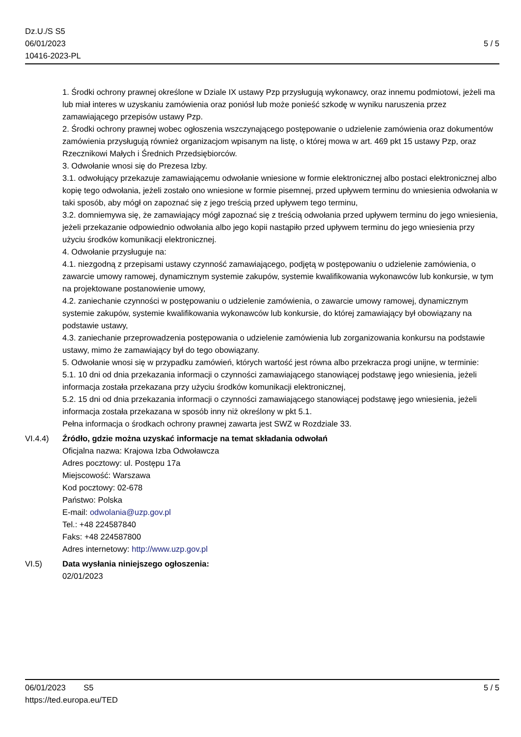Dz.U./S S5
06/01/2023
10416-2023-PL
5 / 5
1. Środki ochrony prawnej określone w Dziale IX ustawy Pzp przysługują wykonawcy, oraz innemu podmiotowi, jeżeli ma lub miał interes w uzyskaniu zamówienia oraz poniósł lub może ponieść szkodę w wyniku naruszenia przez zamawiającego przepisów ustawy Pzp.
2. Środki ochrony prawnej wobec ogłoszenia wszczynającego postępowanie o udzielenie zamówienia oraz dokumentów zamówienia przysługują również organizacjom wpisanym na listę, o której mowa w art. 469 pkt 15 ustawy Pzp, oraz Rzecznikowi Małych i Średnich Przedsiębiorców.
3. Odwołanie wnosi się do Prezesa Izby.
3.1. odwołujący przekazuje zamawiającemu odwołanie wniesione w formie elektronicznej albo postaci elektronicznej albo kopię tego odwołania, jeżeli zostało ono wniesione w formie pisemnej, przed upływem terminu do wniesienia odwołania w taki sposób, aby mógł on zapoznać się z jego treścią przed upływem tego terminu,
3.2. domniemywa się, że zamawiający mógł zapoznać się z treścią odwołania przed upływem terminu do jego wniesienia, jeżeli przekazanie odpowiednio odwołania albo jego kopii nastąpiło przed upływem terminu do jego wniesienia przy użyciu środków komunikacji elektronicznej.
4. Odwołanie przysługuje na:
4.1. niezgodną z przepisami ustawy czynność zamawiającego, podjętą w postępowaniu o udzielenie zamówienia, o zawarcie umowy ramowej, dynamicznym systemie zakupów, systemie kwalifikowania wykonawców lub konkursie, w tym na projektowane postanowienie umowy,
4.2. zaniechanie czynności w postępowaniu o udzielenie zamówienia, o zawarcie umowy ramowej, dynamicznym systemie zakupów, systemie kwalifikowania wykonawców lub konkursie, do której zamawiający był obowiązany na podstawie ustawy,
4.3. zaniechanie przeprowadzenia postępowania o udzielenie zamówienia lub zorganizowania konkursu na podstawie ustawy, mimo że zamawiający był do tego obowiązany.
5. Odwołanie wnosi się w przypadku zamówień, których wartość jest równa albo przekracza progi unijne, w terminie:
5.1. 10 dni od dnia przekazania informacji o czynności zamawiającego stanowiącej podstawę jego wniesienia, jeżeli informacja została przekazana przy użyciu środków komunikacji elektronicznej,
5.2. 15 dni od dnia przekazania informacji o czynności zamawiającego stanowiącej podstawę jego wniesienia, jeżeli informacja została przekazana w sposób inny niż określony w pkt 5.1.
Pełna informacja o środkach ochrony prawnej zawarta jest SWZ w Rozdziale 33.
VI.4.4) Źródło, gdzie można uzyskać informacje na temat składania odwołań
Oficjalna nazwa: Krajowa Izba Odwoławcza
Adres pocztowy: ul. Postępu 17a
Miejscowość: Warszawa
Kod pocztowy: 02-678
Państwo: Polska
E-mail: odwolania@uzp.gov.pl
Tel.: +48 224587840
Faks: +48 224587800
Adres internetowy: http://www.uzp.gov.pl
VI.5) Data wysłania niniejszego ogłoszenia:
02/01/2023
06/01/2023 S5 5 / 5
https://ted.europa.eu/TED